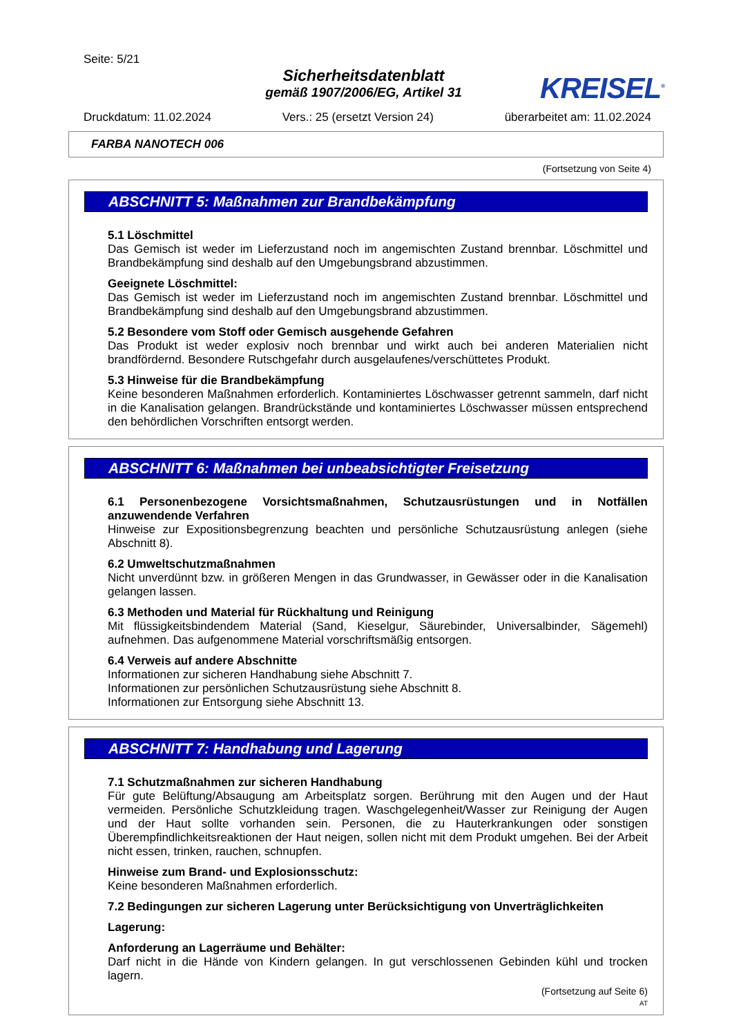Seite: 5/21
Sicherheitsdatenblatt
gemäß 1907/2006/EG, Artikel 31
KREISEL<sup>®</sup>
Druckdatum: 11.02.2024 Vers.: 25 (ersetzt Version 24) überarbeitet am: 11.02.2024
FARBA NANOTECH 006
(Fortsetzung von Seite 4)
ABSCHNITT 5: Maßnahmen zur Brandbekämpfung
5.1 Löschmittel
Das Gemisch ist weder im Lieferzustand noch im angemischten Zustand brennbar. Löschmittel und Brandbekämpfung sind deshalb auf den Umgebungsbrand abzustimmen.
Geeignete Löschmittel:
Das Gemisch ist weder im Lieferzustand noch im angemischten Zustand brennbar. Löschmittel und Brandbekämpfung sind deshalb auf den Umgebungsbrand abzustimmen.
5.2 Besondere vom Stoff oder Gemisch ausgehende Gefahren
Das Produkt ist weder explosiv noch brennbar und wirkt auch bei anderen Materialien nicht brandfördernd. Besondere Rutschgefahr durch ausgelaufenes/verschüttetes Produkt.
5.3 Hinweise für die Brandbekämpfung
Keine besonderen Maßnahmen erforderlich. Kontaminiertes Löschwasser getrennt sammeln, darf nicht in die Kanalisation gelangen. Brandrückstände und kontaminiertes Löschwasser müssen entsprechend den behördlichen Vorschriften entsorgt werden.
ABSCHNITT 6: Maßnahmen bei unbeabsichtigter Freisetzung
6.1 Personenbezogene Vorsichtsmaßnahmen, Schutzausrüstungen und in Notfällen anzuwendende Verfahren
Hinweise zur Expositionsbegrenzung beachten und persönliche Schutzausrüstung anlegen (siehe Abschnitt 8).
6.2 Umweltschutzmaßnahmen
Nicht unverdünnt bzw. in größeren Mengen in das Grundwasser, in Gewässer oder in die Kanalisation gelangen lassen.
6.3 Methoden und Material für Rückhaltung und Reinigung
Mit flüssigkeitsbindendem Material (Sand, Kieselgur, Säurebinder, Universalbinder, Sägemehl) aufnehmen. Das aufgenommene Material vorschriftsmäßig entsorgen.
6.4 Verweis auf andere Abschnitte
Informationen zur sicheren Handhabung siehe Abschnitt 7.
Informationen zur persönlichen Schutzausrüstung siehe Abschnitt 8.
Informationen zur Entsorgung siehe Abschnitt 13.
ABSCHNITT 7: Handhabung und Lagerung
7.1 Schutzmaßnahmen zur sicheren Handhabung
Für gute Belüftung/Absaugung am Arbeitsplatz sorgen. Berührung mit den Augen und der Haut vermeiden. Persönliche Schutzkleidung tragen. Waschgelegenheit/Wasser zur Reinigung der Augen und der Haut sollte vorhanden sein. Personen, die zu Hauterkrankungen oder sonstigen Überempfindlichkeitsreaktionen der Haut neigen, sollen nicht mit dem Produkt umgehen. Bei der Arbeit nicht essen, trinken, rauchen, schnupfen.
Hinweise zum Brand- und Explosionsschutz:
Keine besonderen Maßnahmen erforderlich.
7.2 Bedingungen zur sicheren Lagerung unter Berücksichtigung von Unverträglichkeiten
Lagerung:
Anforderung an Lagerräume und Behälter:
Darf nicht in die Hände von Kindern gelangen. In gut verschlossenen Gebinden kühl und trocken lagern.
(Fortsetzung auf Seite 6)
AT